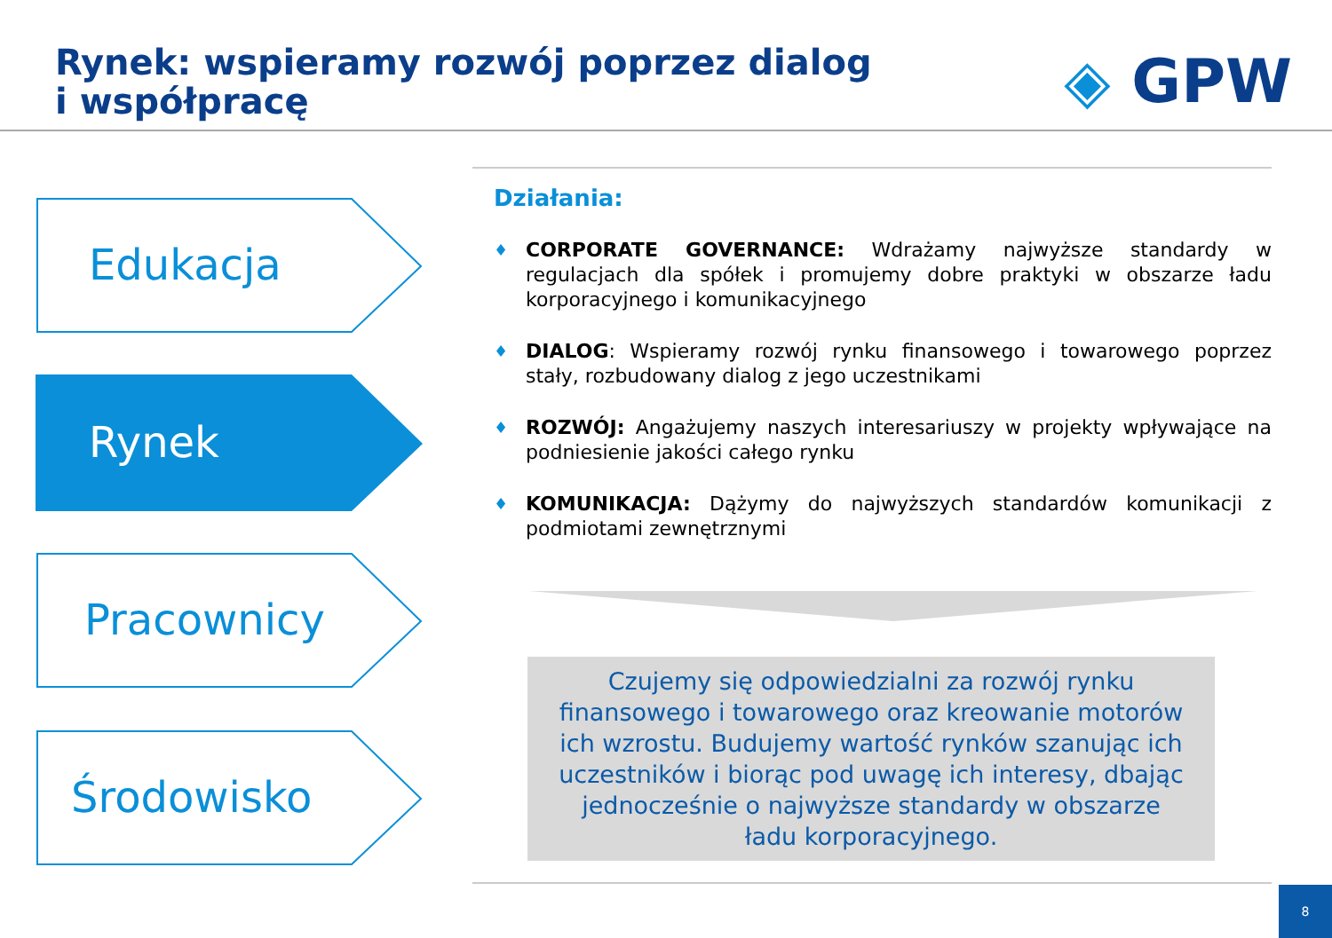Rynek: wspieramy rozwój poprzez dialog
i współpracę
◈ GPW
Edukacja
Rynek
Pracownicy
Środowisko
Działania:
♦ CORPORATE GOVERNANCE: Wdrażamy najwyższe standardy w regulacjach dla spółek i promujemy dobre praktyki w obszarze ładu korporacyjnego i komunikacyjnego
♦ DIALOG: Wspieramy rozwój rynku finansowego i towarowego poprzez stały, rozbudowany dialog z jego uczestnikami
♦ ROZWÓJ: Angażujemy naszych interesariuszy w projekty wpływające na podniesienie jakości całego rynku
♦ KOMUNIKACJA: Dążymy do najwyższych standardów komunikacji z podmiotami zewnętrznymi
Czujemy się odpowiedzialni za rozwój rynku
finansowego i towarowego oraz kreowanie motorów
ich wzrostu. Budujemy wartość rynków szanując ich
uczestników i biorąc pod uwagę ich interesy, dbając
jednocześnie o najwyższe standardy w obszarze
ładu korporacyjnego.
8